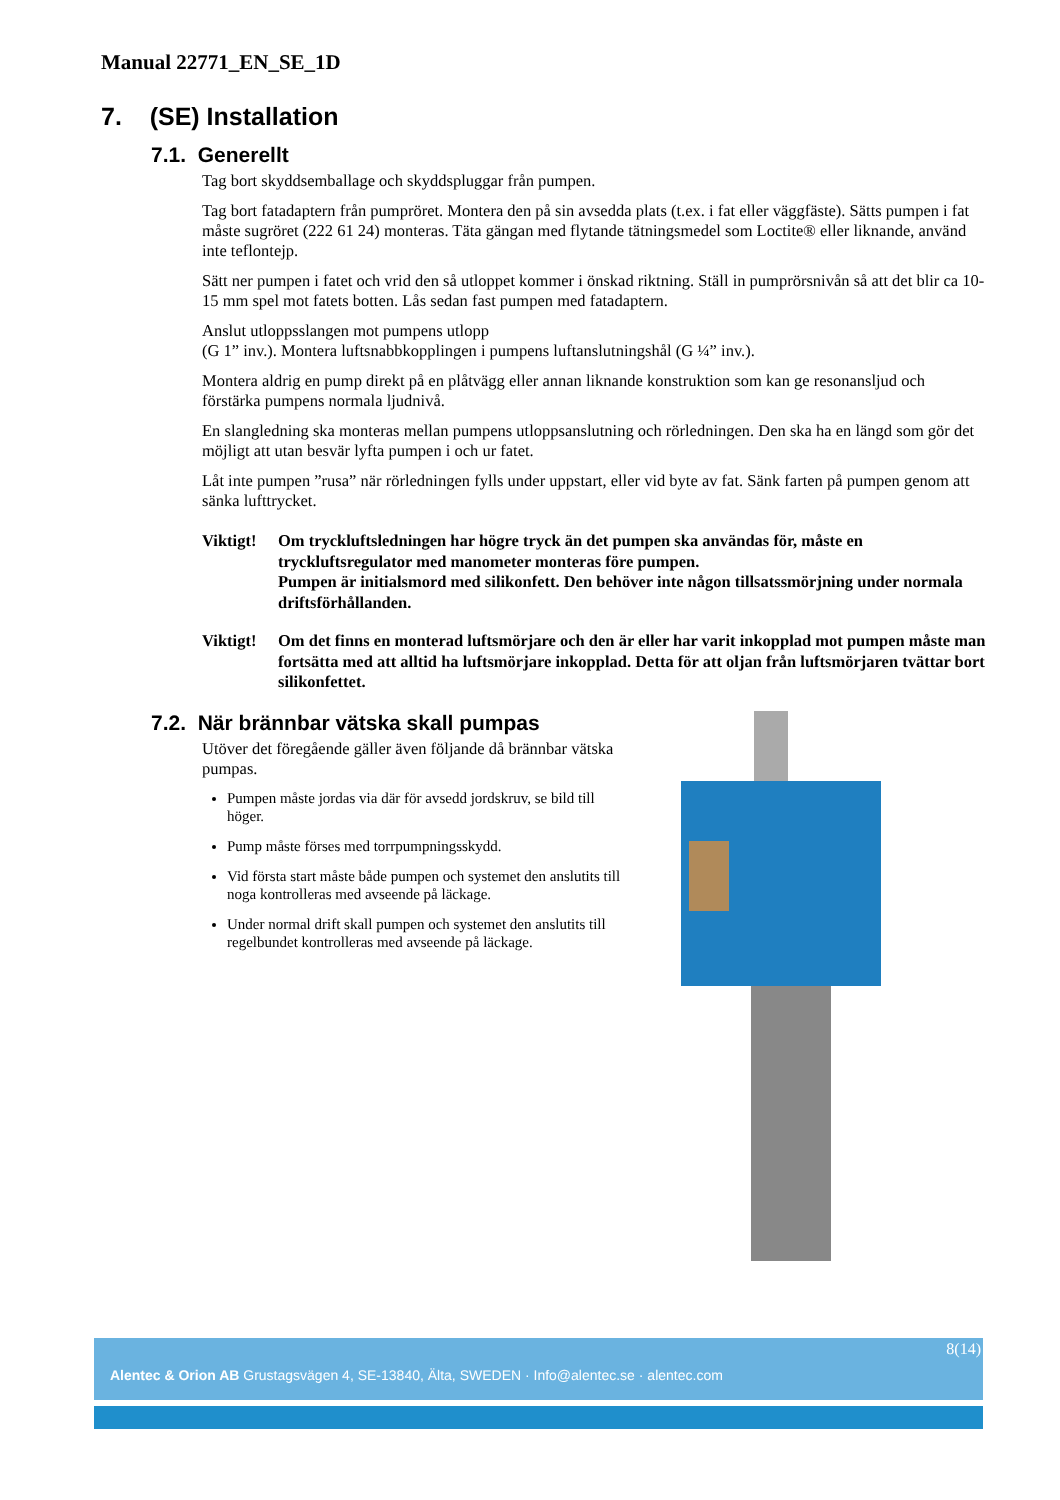Manual 22771_EN_SE_1D
7. (SE) Installation
7.1. Generellt
Tag bort skyddsemballage och skyddspluggar från pumpen.
Tag bort fatadaptern från pumpröret. Montera den på sin avsedda plats (t.ex. i fat eller väggfäste). Sätts pumpen i fat måste sugröret (222 61 24) monteras. Täta gängan med flytande tätningsmedel som Loctite® eller liknande, använd inte teflontejp.
Sätt ner pumpen i fatet och vrid den så utloppet kommer i önskad riktning. Ställ in pumprörsnivån så att det blir ca 10-15 mm spel mot fatets botten. Lås sedan fast pumpen med fatadaptern.
Anslut utloppsslangen mot pumpens utlopp
(G 1” inv.). Montera luftsnabbkopplingen i pumpens luftanslutningshål (G ¼” inv.).
Montera aldrig en pump direkt på en plåtvägg eller annan liknande konstruktion som kan ge resonansljud och förstärka pumpens normala ljudnivå.
En slangledning ska monteras mellan pumpens utloppsanslutning och rörledningen. Den ska ha en längd som gör det möjligt att utan besvär lyfta pumpen i och ur fatet.
Låt inte pumpen ”rusa” när rörledningen fylls under uppstart, eller vid byte av fat. Sänk farten på pumpen genom att sänka lufttrycket.
Viktigt!
Om tryckluftsledningen har högre tryck än det pumpen ska användas för, måste en tryckluftsregulator med manometer monteras före pumpen.
Pumpen är initialsmord med silikonfett. Den behöver inte någon tillsatssmörjning under normala driftsförhållanden.
Viktigt!
Om det finns en monterad luftsmörjare och den är eller har varit inkopplad mot pumpen måste man fortsätta med att alltid ha luftsmörjare inkopplad. Detta för att oljan från luftsmörjaren tvättar bort silikonfettet.
7.2. När brännbar vätska skall pumpas
Utöver det föregående gäller även följande då brännbar vätska pumpas.
Pumpen måste jordas via där för avsedd jordskruv, se bild till höger.
Pump måste förses med torrpumpningsskydd.
Vid första start måste både pumpen och systemet den anslutits till noga kontrolleras med avseende på läckage.
Under normal drift skall pumpen och systemet den anslutits till regelbundet kontrolleras med avseende på läckage.
8(14)
Alentec & Orion AB Grustagsvägen 4, SE-13840, Älta, SWEDEN · Info@alentec.se · alentec.com